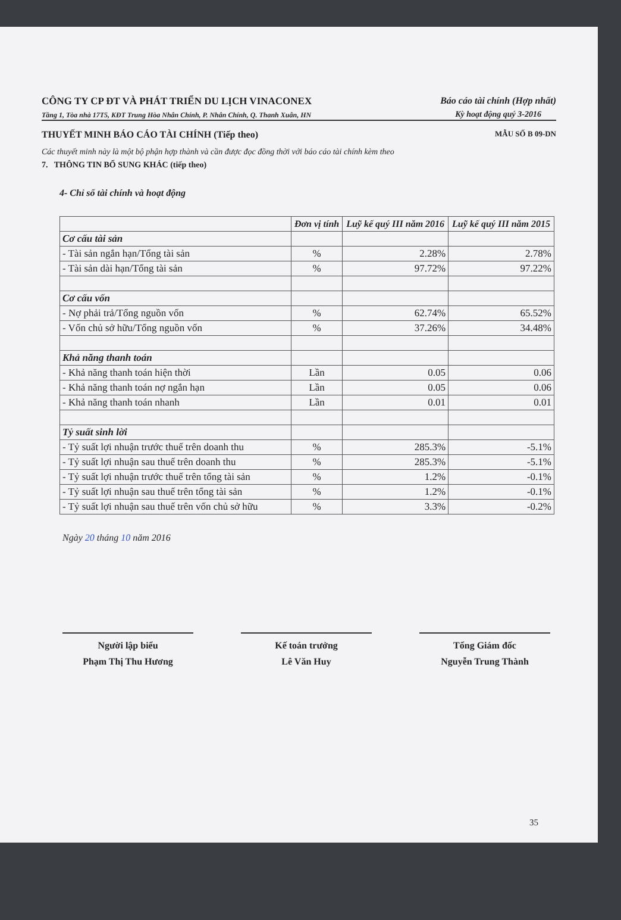CÔNG TY CP ĐT VÀ PHÁT TRIỂN DU LỊCH VINACONEX
Tầng 1, Tòa nhà 17T5, KĐT Trung Hòa Nhân Chính, P. Nhân Chính, Q. Thanh Xuân, HN
Báo cáo tài chính (Hợp nhất)
Kỳ hoạt động quý 3-2016
THUYẾT MINH BÁO CÁO TÀI CHÍNH (Tiếp theo) MẪU SỐ B 09-DN
Các thuyết minh này là một bộ phận hợp thành và cần được đọc đồng thời với báo cáo tài chính kèm theo
7. THÔNG TIN BỔ SUNG KHÁC (tiếp theo)
4- Chỉ số tài chính và hoạt động
| | Đơn vị tính | Luỹ kế quý III năm 2016 | Luỹ kế quý III năm 2015 |
| --- | --- | --- | --- |
| Cơ cấu tài sản | | | |
| - Tài sản ngắn hạn/Tổng tài sản | % | 2.28% | 2.78% |
| - Tài sản dài hạn/Tổng tài sản | % | 97.72% | 97.22% |
| Cơ cấu vốn | | | |
| - Nợ phải trả/Tổng nguồn vốn | % | 62.74% | 65.52% |
| - Vốn chủ sở hữu/Tổng nguồn vốn | % | 37.26% | 34.48% |
| Khả năng thanh toán | | | |
| - Khả năng thanh toán hiện thời | Lần | 0.05 | 0.06 |
| - Khả năng thanh toán nợ ngắn hạn | Lần | 0.05 | 0.06 |
| - Khả năng thanh toán nhanh | Lần | 0.01 | 0.01 |
| Tỷ suất sinh lời | | | |
| - Tỷ suất lợi nhuận trước thuế trên doanh thu | % | 285.3% | -5.1% |
| - Tỷ suất lợi nhuận sau thuế trên doanh thu | % | 285.3% | -5.1% |
| - Tỷ suất lợi nhuận trước thuế trên tổng tài sản | % | 1.2% | -0.1% |
| - Tỷ suất lợi nhuận sau thuế trên tổng tài sản | % | 1.2% | -0.1% |
| - Tỷ suất lợi nhuận sau thuế trên vốn chủ sở hữu | % | 3.3% | -0.2% |
Ngày 20 tháng 10 năm 2016
Người lập biểu
Phạm Thị Thu Hương
Kế toán trưởng
Lê Văn Huy
Tổng Giám đốc
Nguyễn Trung Thành
35